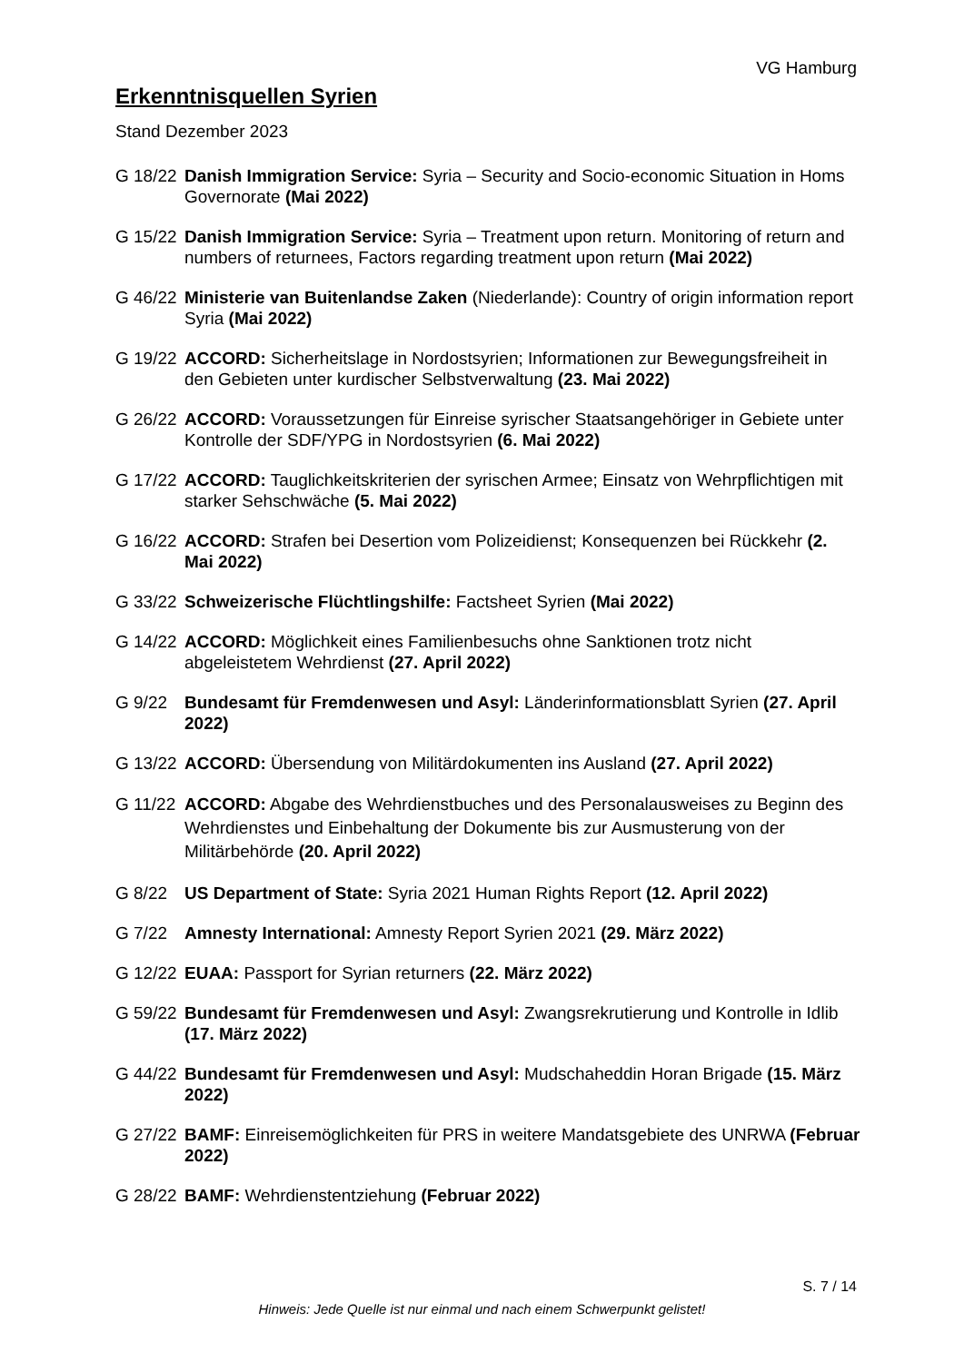VG Hamburg
Erkenntnisquellen Syrien
Stand Dezember 2023
G 18/22
Danish Immigration Service: Syria – Security and Socio-economic Situation in Homs Governorate (Mai 2022)
G 15/22
Danish Immigration Service: Syria – Treatment upon return. Monitoring of return and numbers of returnees, Factors regarding treatment upon return (Mai 2022)
G 46/22
Ministerie van Buitenlandse Zaken (Niederlande): Country of origin information report Syria (Mai 2022)
G 19/22
ACCORD: Sicherheitslage in Nordostsyrien; Informationen zur Bewegungsfreiheit in den Gebieten unter kurdischer Selbstverwaltung (23. Mai 2022)
G 26/22
ACCORD: Voraussetzungen für Einreise syrischer Staatsangehöriger in Gebiete unter Kontrolle der SDF/YPG in Nordostsyrien (6. Mai 2022)
G 17/22
ACCORD: Tauglichkeitskriterien der syrischen Armee; Einsatz von Wehrpflichtigen mit starker Sehschwäche (5. Mai 2022)
G 16/22
ACCORD: Strafen bei Desertion vom Polizeidienst; Konsequenzen bei Rückkehr (2. Mai 2022)
G 33/22
Schweizerische Flüchtlingshilfe: Factsheet Syrien (Mai 2022)
G 14/22
ACCORD: Möglichkeit eines Familienbesuchs ohne Sanktionen trotz nicht abgeleistetem Wehrdienst (27. April 2022)
G 9/22 Bundesamt für Fremdenwesen und Asyl: Länderinformationsblatt Syrien (27. April 2022)
G 13/22
ACCORD: Übersendung von Militärdokumenten ins Ausland (27. April 2022)
G 11/22
ACCORD: Abgabe des Wehrdienstbuches und des Personalausweises zu Beginn des Wehrdienstes und Einbehaltung der Dokumente bis zur Ausmusterung von der Militärbehörde (20. April 2022)
G 8/22 US Department of State: Syria 2021 Human Rights Report (12. April 2022)
G 7/22 Amnesty International: Amnesty Report Syrien 2021 (29. März 2022)
G 12/22
EUAA: Passport for Syrian returners (22. März 2022)
G 59/22
Bundesamt für Fremdenwesen und Asyl: Zwangsrekrutierung und Kontrolle in Idlib (17. März 2022)
G 44/22
Bundesamt für Fremdenwesen und Asyl: Mudschaheddin Horan Brigade (15. März 2022)
G 27/22
BAMF: Einreisemöglichkeiten für PRS in weitere Mandatsgebiete des UNRWA (Februar 2022)
G 28/22
BAMF: Wehrdienstentziehung (Februar 2022)
S. 7 / 14
Hinweis: Jede Quelle ist nur einmal und nach einem Schwerpunkt gelistet!